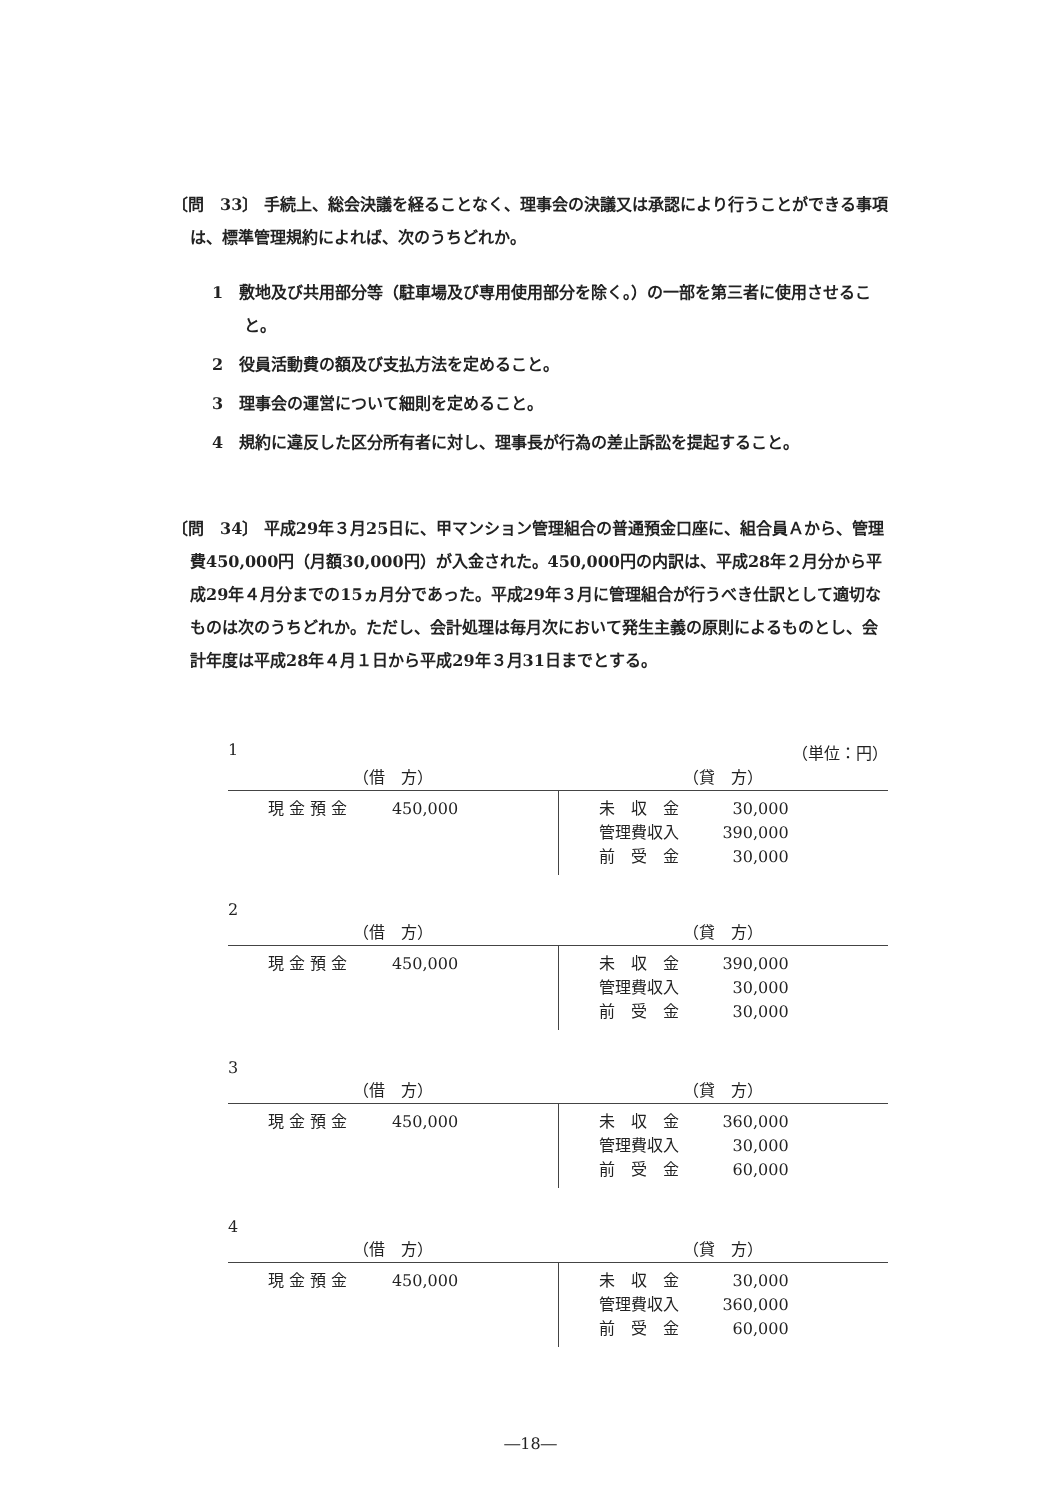〔問　33〕 手続上、総会決議を経ることなく、理事会の決議又は承認により行うことができる事項は、標準管理規約によれば、次のうちどれか。
1　敷地及び共用部分等（駐車場及び専用使用部分を除く。）の一部を第三者に使用させること。
2　役員活動費の額及び支払方法を定めること。
3　理事会の運営について細則を定めること。
4　規約に違反した区分所有者に対し、理事長が行為の差止訴訟を提起すること。
〔問　34〕 平成29年３月25日に、甲マンション管理組合の普通預金口座に、組合員Ａから、管理費450,000円（月額30,000円）が入金された。450,000円の内訳は、平成28年２月分から平成29年４月分までの15ヵ月分であった。平成29年３月に管理組合が行うべき仕訳として適切なものは次のうちどれか。ただし、会計処理は毎月次において発生主義の原則によるものとし、会計年度は平成28年４月１日から平成29年３月31日までとする。
1 （単位：円）
| （借 方） | （貸 方） |
| --- | --- |
| 現 金 預 金 450,000 | 未 収 金 30,000 管理費収入 390,000 前 受 金 30,000 |
2
| （借 方） | （貸 方） |
| --- | --- |
| 現 金 預 金 450,000 | 未 収 金 390,000 管理費収入 30,000 前 受 金 30,000 |
3
| （借 方） | （貸 方） |
| --- | --- |
| 現 金 預 金 450,000 | 未 収 金 360,000 管理費収入 30,000 前 受 金 60,000 |
4
| （借 方） | （貸 方） |
| --- | --- |
| 現 金 預 金 450,000 | 未 収 金 30,000 管理費収入 360,000 前 受 金 60,000 |
―18―